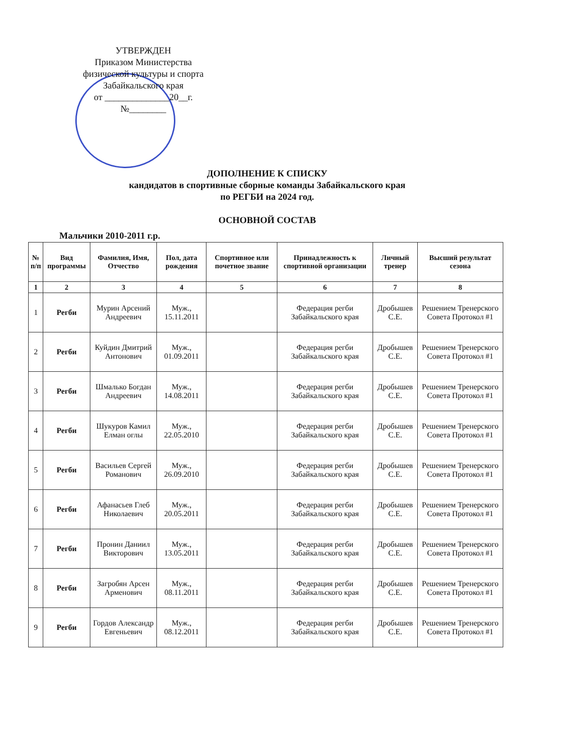УТВЕРЖДЕН
Приказом Министерства
физической культуры и спорта
Забайкальского края
от ______________20__г.
№________
ДОПОЛНЕНИЕ К СПИСКУ
кандидатов в спортивные сборные команды Забайкальского края
по РЕГБИ на 2024 год.
ОСНОВНОЙ СОСТАВ
Мальчики 2010-2011 г.р.
| № п/п | Вид программы | Фамилия, Имя, Отчество | Пол, дата рождения | Спортивное или почетное звание | Принадлежность к спортивной организации | Личный тренер | Высший результат сезона |
| --- | --- | --- | --- | --- | --- | --- | --- |
| 1 | 2 | 3 | 4 | 5 | 6 | 7 | 8 |
| 1 | Регби | Мурин Арсений Андреевич | Муж., 15.11.2011 | | Федерация регби Забайкальского края | Дробышев С.Е. | Решением Тренерского Совета Протокол #1 |
| 2 | Регби | Куйдин Дмитрий Антонович | Муж., 01.09.2011 | | Федерация регби Забайкальского края | Дробышев С.Е. | Решением Тренерского Совета Протокол #1 |
| 3 | Регби | Шмалько Богдан Андреевич | Муж., 14.08.2011 | | Федерация регби Забайкальского края | Дробышев С.Е. | Решением Тренерского Совета Протокол #1 |
| 4 | Регби | Шукуров Камил Елман оглы | Муж., 22.05.2010 | | Федерация регби Забайкальского края | Дробышев С.Е. | Решением Тренерского Совета Протокол #1 |
| 5 | Регби | Васильев Сергей Романович | Муж., 26.09.2010 | | Федерация регби Забайкальского края | Дробышев С.Е. | Решением Тренерского Совета Протокол #1 |
| 6 | Регби | Афанасьев Глеб Николаевич | Муж., 20.05.2011 | | Федерация регби Забайкальского края | Дробышев С.Е. | Решением Тренерского Совета Протокол #1 |
| 7 | Регби | Пронин Даниил Викторович | Муж., 13.05.2011 | | Федерация регби Забайкальского края | Дробышев С.Е. | Решением Тренерского Совета Протокол #1 |
| 8 | Регби | Загробян Арсен Арменович | Муж., 08.11.2011 | | Федерация регби Забайкальского края | Дробышев С.Е. | Решением Тренерского Совета Протокол #1 |
| 9 | Регби | Гордов Александр Евгеньевич | Муж., 08.12.2011 | | Федерация регби Забайкальского края | Дробышев С.Е. | Решением Тренерского Совета Протокол #1 |